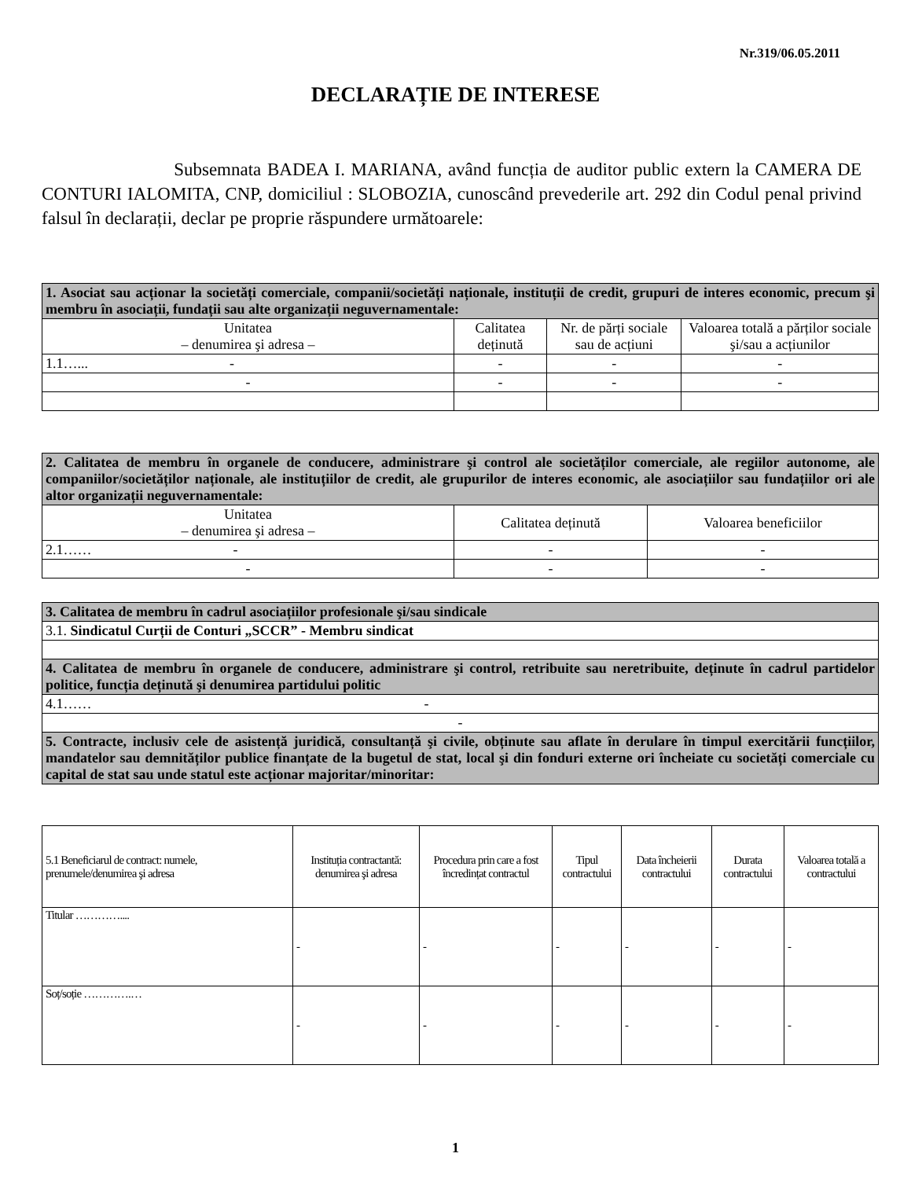Nr.319/06.05.2011
DECLARAȚIE DE INTERESE
Subsemnata BADEA I. MARIANA, având funcția de auditor public extern la CAMERA DE CONTURI IALOMITA, CNP, domiciliul : SLOBOZIA, cunoscând prevederile art. 292 din Codul penal privind falsul în declarații, declar pe proprie răspundere următoarele:
| 1. Asociat sau acționar la societăți comerciale, companii/societăți naționale, instituții de credit, grupuri de interes economic, precum şi membru în asociații, fundații sau alte organizații neguvernamentale: | | | |
| Unitatea – denumirea şi adresa – | Calitatea deținută | Nr. de părți sociale sau de acțiuni | Valoarea totală a părților sociale şi/sau a acțiunilor |
| 1.1…... - | - | - | - |
| - | - | - | - |
| 2. Calitatea de membru în organele de conducere, administrare şi control ale societăților comerciale, ale regiilor autonome, ale companiilor/societăților naționale, ale instituțiilor de credit, ale grupurilor de interes economic, ale asociațiilor sau fundațiilor ori ale altor organizații neguvernamentale: | | |
| Unitatea – denumirea şi adresa – | Calitatea deținută | Valoarea beneficiilor |
| 2.1…… - | - | - |
| - | - | - |
| 3. Calitatea de membru în cadrul asociațiilor profesionale şi/sau sindicale |
| 3.1. Sindicatul Curții de Conturi „SCCR” - Membru sindicat |
| 4. Calitatea de membru în organele de conducere, administrare şi control, retribuite sau neretribuite, deținute în cadrul partidelor politice, funcția deținută şi denumirea partidului politic |
| 4.1…… - |
| - |
| 5. Contracte, inclusiv cele de asistență juridică, consultanță şi civile, obținute sau aflate în derulare în timpul exercitării funcțiilor, mandatelor sau demnităților publice finanțate de la bugetul de stat, local şi din fonduri externe ori încheiate cu societăți comerciale cu capital de stat sau unde statul este acționar majoritar/minoritar: |
| 5.1 Beneficiarul de contract: numele, prenumele/denumirea şi adresa | Instituția contractantă: denumirea şi adresa | Procedura prin care a fost încredințat contractul | Tipul contractului | Data încheierii contractului | Durata contractului | Valoarea totală a contractului |
| --- | --- | --- | --- | --- | --- | --- |
| Titular ………….... | - | - | - | - | - | - |
| Soț/soție ………….… | - | - | - | - | - | - |
1